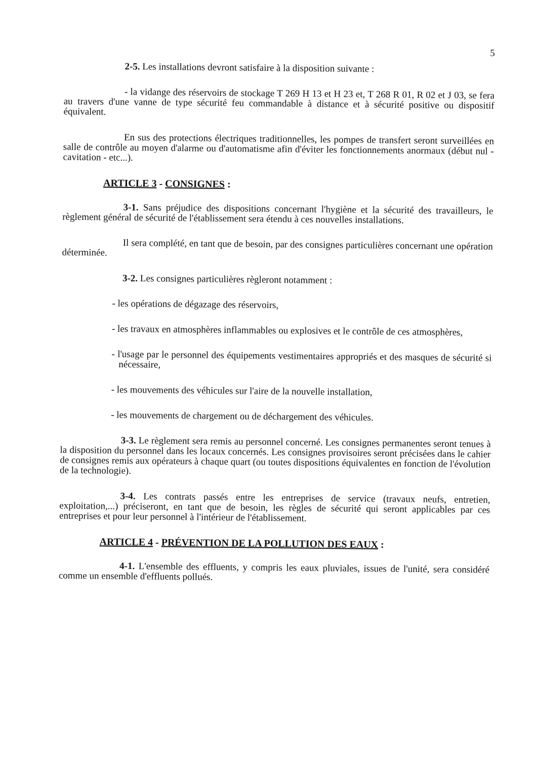5
2-5. Les installations devront satisfaire à la disposition suivante :
- la vidange des réservoirs de stockage T 269 H 13 et H 23 et, T 268 R 01, R 02 et J 03, se fera au travers d'une vanne de type sécurité feu commandable à distance et à sécurité positive ou dispositif équivalent.
En sus des protections électriques traditionnelles, les pompes de transfert seront surveillées en salle de contrôle au moyen d'alarme ou d'automatisme afin d'éviter les fonctionnements anormaux (début nul - cavitation - etc...).
ARTICLE 3 - CONSIGNES :
3-1. Sans préjudice des dispositions concernant l'hygiène et la sécurité des travailleurs, le règlement général de sécurité de l'établissement sera étendu à ces nouvelles installations.
Il sera complété, en tant que de besoin, par des consignes particulières concernant une opération déterminée.
3-2. Les consignes particulières règleront notamment :
- les opérations de dégazage des réservoirs,
- les travaux en atmosphères inflammables ou explosives et le contrôle de ces atmosphères,
- l'usage par le personnel des équipements vestimentaires appropriés et des masques de sécurité si nécessaire,
- les mouvements des véhicules sur l'aire de la nouvelle installation,
- les mouvements de chargement ou de déchargement des véhicules.
3-3. Le règlement sera remis au personnel concerné. Les consignes permanentes seront tenues à la disposition du personnel dans les locaux concernés. Les consignes provisoires seront précisées dans le cahier de consignes remis aux opérateurs à chaque quart (ou toutes dispositions équivalentes en fonction de l'évolution de la technologie).
3-4. Les contrats passés entre les entreprises de service (travaux neufs, entretien, exploitation,...) préciseront, en tant que de besoin, les règles de sécurité qui seront applicables par ces entreprises et pour leur personnel à l'intérieur de l'établissement.
ARTICLE 4 - PRÉVENTION DE LA POLLUTION DES EAUX :
4-1. L'ensemble des effluents, y compris les eaux pluviales, issues de l'unité, sera considéré comme un ensemble d'effluents pollués.